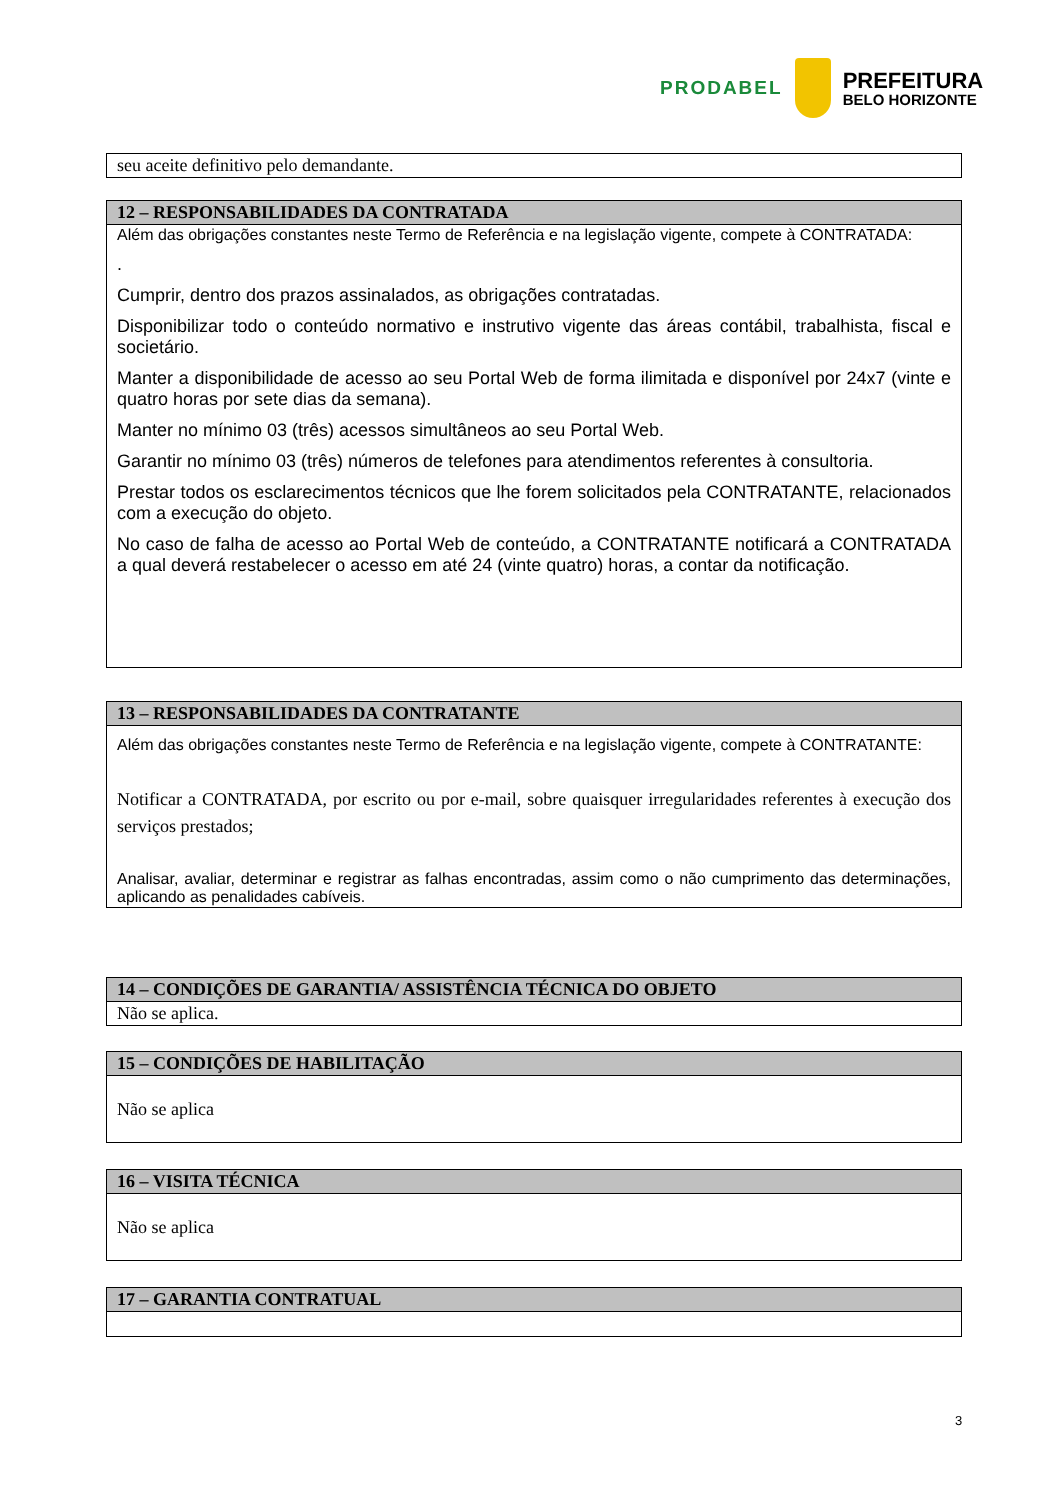PRODABEL
PREFEITURA
BELO HORIZONTE
| seu aceite definitivo pelo demandante. |
| 12 – RESPONSABILIDADES DA CONTRATADA |
| --- |
| Além das obrigações constantes neste Termo de Referência e na legislação vigente, compete à CONTRATADA: . Cumprir, dentro dos prazos assinalados, as obrigações contratadas. Disponibilizar todo o conteúdo normativo e instrutivo vigente das áreas contábil, trabalhista, fiscal e societário. Manter a disponibilidade de acesso ao seu Portal Web de forma ilimitada e disponível por 24x7 (vinte e quatro horas por sete dias da semana). Manter no mínimo 03 (três) acessos simultâneos ao seu Portal Web. Garantir no mínimo 03 (três) números de telefones para atendimentos referentes à consultoria. Prestar todos os esclarecimentos técnicos que lhe forem solicitados pela CONTRATANTE, relacionados com a execução do objeto. No caso de falha de acesso ao Portal Web de conteúdo, a CONTRATANTE notificará a CONTRATADA a qual deverá restabelecer o acesso em até 24 (vinte quatro) horas, a contar da notificação. |
| 13 – RESPONSABILIDADES DA CONTRATANTE |
| --- |
| Além das obrigações constantes neste Termo de Referência e na legislação vigente, compete à CONTRATANTE: Notificar a CONTRATADA, por escrito ou por e-mail, sobre quaisquer irregularidades referentes à execução dos serviços prestados; Analisar, avaliar, determinar e registrar as falhas encontradas, assim como o não cumprimento das determinações, aplicando as penalidades cabíveis. |
| 14 – CONDIÇÕES DE GARANTIA/ ASSISTÊNCIA TÉCNICA DO OBJETO |
| --- |
| Não se aplica. |
| 15 – CONDIÇÕES DE HABILITAÇÃO |
| --- |
| Não se aplica |
| 16 – VISITA TÉCNICA |
| --- |
| Não se aplica |
| 17 – GARANTIA CONTRATUAL |
| --- |
3